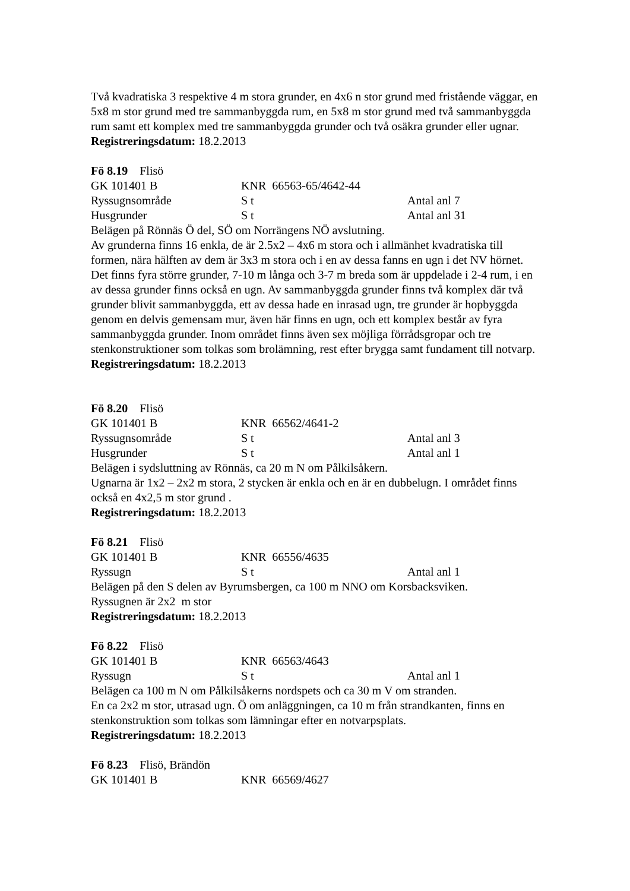Två kvadratiska 3 respektive 4 m stora grunder, en 4x6 n stor grund med fristående väggar, en 5x8 m stor grund med tre sammanbyggda rum, en 5x8 m stor grund med två sammanbyggda rum samt ett komplex med tre sammanbyggda grunder och två osäkra grunder eller ugnar.
Registreringsdatum: 18.2.2013
Fö 8.19 Flisö
GK 101401 B KNR 66563-65/4642-44
Ryssugnsområde S t Antal anl 7
Husgrunder S t Antal anl 31
Belägen på Rönnäs Ö del, SÖ om Norrängens NÖ avslutning.
Av grunderna finns 16 enkla, de är 2.5x2 – 4x6 m stora och i allmänhet kvadratiska till formen, nära hälften av dem är 3x3 m stora och i en av dessa fanns en ugn i det NV hörnet. Det finns fyra större grunder, 7-10 m långa och 3-7 m breda som är uppdelade i 2-4 rum, i en av dessa grunder finns också en ugn. Av sammanbyggda grunder finns två komplex där två grunder blivit sammanbyggda, ett av dessa hade en inrasad ugn, tre grunder är hopbyggda genom en delvis gemensam mur, även här finns en ugn, och ett komplex består av fyra sammanbyggda grunder. Inom området finns även sex möjliga förrådsgropar och tre stenkonstruktioner som tolkas som brolämning, rest efter brygga samt fundament till notvarp.
Registreringsdatum: 18.2.2013
Fö 8.20 Flisö
GK 101401 B KNR 66562/4641-2
Ryssugnsområde S t Antal anl 3
Husgrunder S t Antal anl 1
Belägen i sydsluttning av Rönnäs, ca 20 m N om Pålkilsåkern.
Ugnarna är 1x2 – 2x2 m stora, 2 stycken är enkla och en är en dubbelugn. I området finns också en 4x2,5 m stor grund .
Registreringsdatum: 18.2.2013
Fö 8.21 Flisö
GK 101401 B KNR 66556/4635
Ryssugn S t Antal anl 1
Belägen på den S delen av Byrumsbergen, ca 100 m NNO om Korsbacksviken.
Ryssugnen är 2x2 m stor
Registreringsdatum: 18.2.2013
Fö 8.22 Flisö
GK 101401 B KNR 66563/4643
Ryssugn S t Antal anl 1
Belägen ca 100 m N om Pålkilsåkerns nordspets och ca 30 m V om stranden.
En ca 2x2 m stor, utrasad ugn. Ö om anläggningen, ca 10 m från strandkanten, finns en stenkonstruktion som tolkas som lämningar efter en notvarpsplats.
Registreringsdatum: 18.2.2013
Fö 8.23 Flisö, Brändön
GK 101401 B KNR 66569/4627